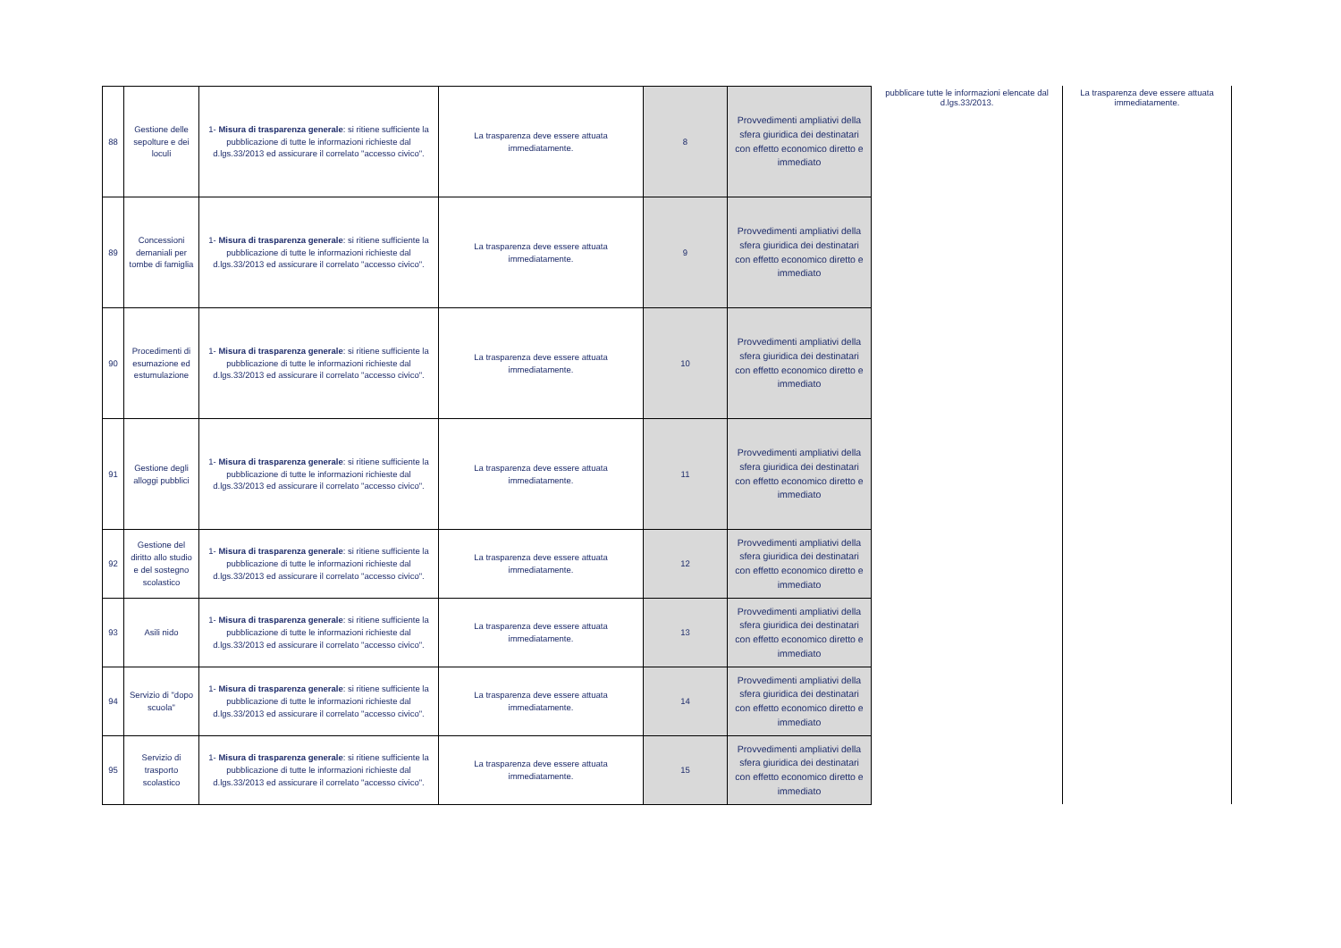| 88 | Gestione delle sepolture e dei loculi | 1- Misura di trasparenza generale : si ritiene sufficiente la pubblicazione di tutte le informazioni richieste dal d.lgs.33/2013 ed assicurare il correlato "accesso civico". | La trasparenza deve essere attuata immediatamente. | 8 | Provvedimenti ampliativi della sfera giuridica dei destinatari con effetto economico diretto e immediato |
| 89 | Concessioni demaniali per tombe di famiglia | 1- Misura di trasparenza generale : si ritiene sufficiente la pubblicazione di tutte le informazioni richieste dal d.lgs.33/2013 ed assicurare il correlato "accesso civico". | La trasparenza deve essere attuata immediatamente. | 9 | Provvedimenti ampliativi della sfera giuridica dei destinatari con effetto economico diretto e immediato |
| 90 | Procedimenti di esumazione ed estumulazione | 1- Misura di trasparenza generale : si ritiene sufficiente la pubblicazione di tutte le informazioni richieste dal d.lgs.33/2013 ed assicurare il correlato "accesso civico". | La trasparenza deve essere attuata immediatamente. | 10 | Provvedimenti ampliativi della sfera giuridica dei destinatari con effetto economico diretto e immediato |
| 91 | Gestione degli alloggi pubblici | 1- Misura di trasparenza generale : si ritiene sufficiente la pubblicazione di tutte le informazioni richieste dal d.lgs.33/2013 ed assicurare il correlato "accesso civico". | La trasparenza deve essere attuata immediatamente. | 11 | Provvedimenti ampliativi della sfera giuridica dei destinatari con effetto economico diretto e immediato |
| 92 | Gestione del diritto allo studio e del sostegno scolastico | 1- Misura di trasparenza generale : si ritiene sufficiente la pubblicazione di tutte le informazioni richieste dal d.lgs.33/2013 ed assicurare il correlato "accesso civico". | La trasparenza deve essere attuata immediatamente. | 12 | Provvedimenti ampliativi della sfera giuridica dei destinatari con effetto economico diretto e immediato |
| 93 | Asili nido | 1- Misura di trasparenza generale : si ritiene sufficiente la pubblicazione di tutte le informazioni richieste dal d.lgs.33/2013 ed assicurare il correlato "accesso civico". | La trasparenza deve essere attuata immediatamente. | 13 | Provvedimenti ampliativi della sfera giuridica dei destinatari con effetto economico diretto e immediato |
| 94 | Servizio di "dopo scuola" | 1- Misura di trasparenza generale : si ritiene sufficiente la pubblicazione di tutte le informazioni richieste dal d.lgs.33/2013 ed assicurare il correlato "accesso civico". | La trasparenza deve essere attuata immediatamente. | 14 | Provvedimenti ampliativi della sfera giuridica dei destinatari con effetto economico diretto e immediato |
| 95 | Servizio di trasporto scolastico | 1- Misura di trasparenza generale : si ritiene sufficiente la pubblicazione di tutte le informazioni richieste dal d.lgs.33/2013 ed assicurare il correlato "accesso civico". | La trasparenza deve essere attuata immediatamente. | 15 | Provvedimenti ampliativi della sfera giuridica dei destinatari con effetto economico diretto e immediato |
pubblicare tutte le informazioni elencate dal d.lgs.33/2013.
La trasparenza deve essere attuata immediatamente.